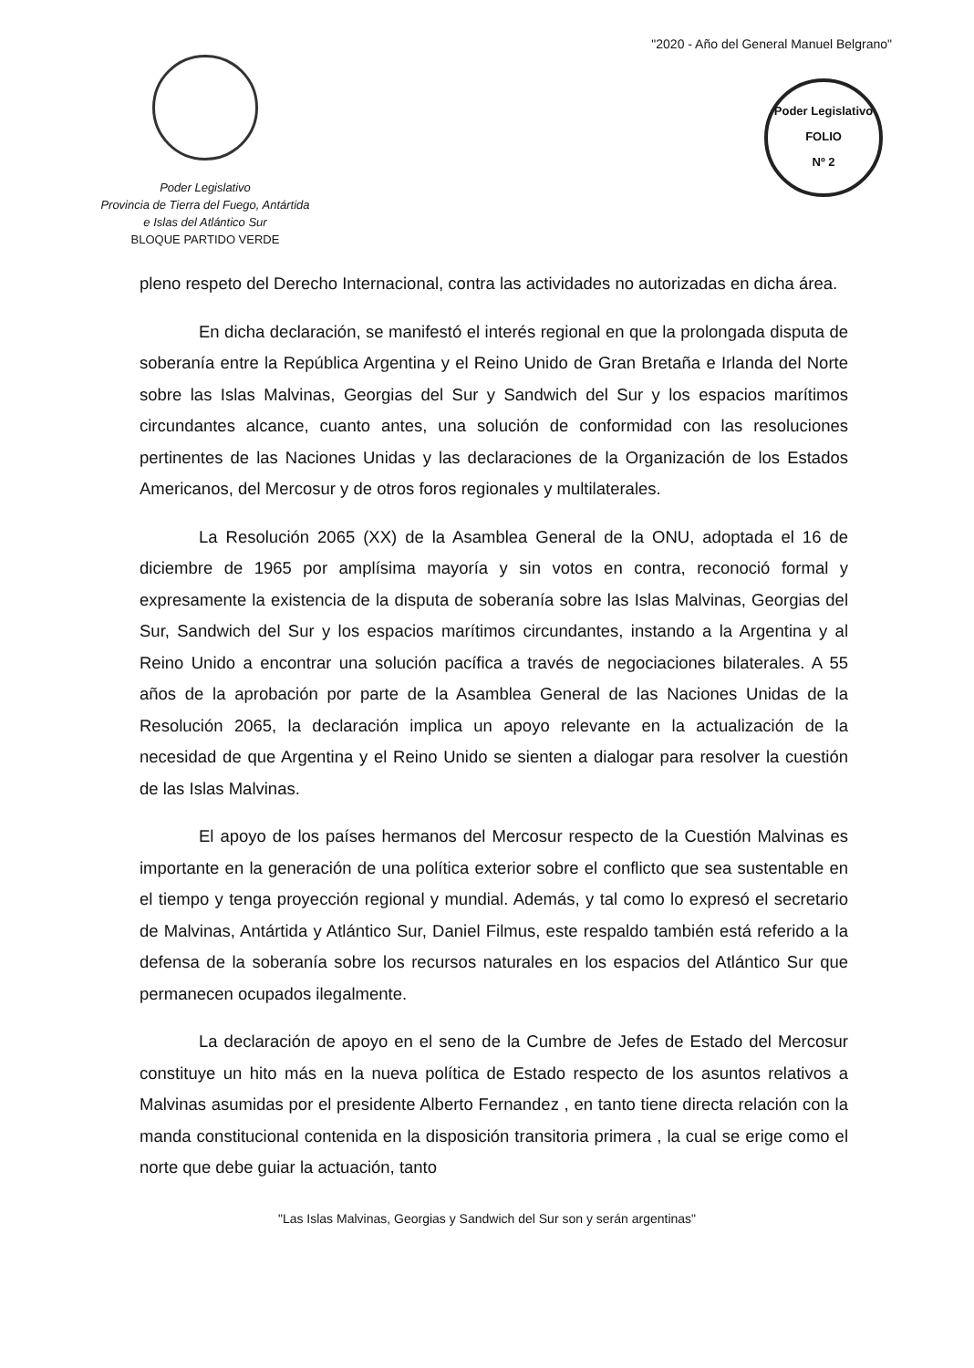Poder Legislativo
Provincia de Tierra del Fuego, Antártida
e Islas del Atlántico Sur
BLOQUE PARTIDO VERDE
"2020 - Año del General Manuel Belgrano"
Poder Legislativo
FOLIO
Nº 2
pleno respeto del Derecho Internacional, contra las actividades no autorizadas en dicha área.
En dicha declaración, se manifestó el interés regional en que la prolongada disputa de soberanía entre la República Argentina y el Reino Unido de Gran Bretaña e Irlanda del Norte sobre las Islas Malvinas, Georgias del Sur y Sandwich del Sur y los espacios marítimos circundantes alcance, cuanto antes, una solución de conformidad con las resoluciones pertinentes de las Naciones Unidas y las declaraciones de la Organización de los Estados Americanos, del Mercosur y de otros foros regionales y multilaterales.
La Resolución 2065 (XX) de la Asamblea General de la ONU, adoptada el 16 de diciembre de 1965 por amplísima mayoría y sin votos en contra, reconoció formal y expresamente la existencia de la disputa de soberanía sobre las Islas Malvinas, Georgias del Sur, Sandwich del Sur y los espacios marítimos circundantes, instando a la Argentina y al Reino Unido a encontrar una solución pacífica a través de negociaciones bilaterales. A 55 años de la aprobación por parte de la Asamblea General de las Naciones Unidas de la Resolución 2065, la declaración implica un apoyo relevante en la actualización de la necesidad de que Argentina y el Reino Unido se sienten a dialogar para resolver la cuestión de las Islas Malvinas.
El apoyo de los países hermanos del Mercosur respecto de la Cuestión Malvinas es importante en la generación de una política exterior sobre el conflicto que sea sustentable en el tiempo y tenga proyección regional y mundial. Además, y tal como lo expresó el secretario de Malvinas, Antártida y Atlántico Sur, Daniel Filmus, este respaldo también está referido a la defensa de la soberanía sobre los recursos naturales en los espacios del Atlántico Sur que permanecen ocupados ilegalmente.
La declaración de apoyo en el seno de la Cumbre de Jefes de Estado del Mercosur constituye un hito más en la nueva política de Estado respecto de los asuntos relativos a Malvinas asumidas por el presidente Alberto Fernandez , en tanto tiene directa relación con la manda constitucional contenida en la disposición transitoria primera , la cual se erige como el norte que debe guiar la actuación, tanto
"Las Islas Malvinas, Georgias y Sandwich del Sur son y serán argentinas"